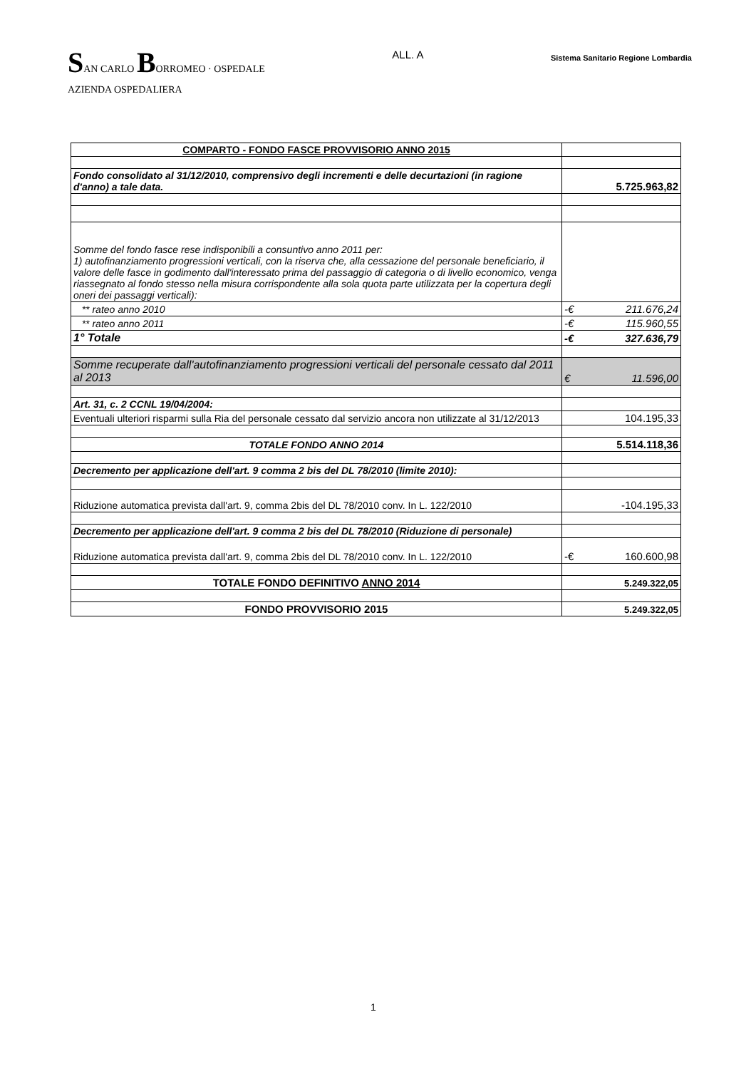SAN CARLO BORROMEO · OSPEDALE
AZIENDA OSPEDALIERA
ALL. A
Sistema Sanitario Regione Lombardia
| COMPARTO - FONDO FASCE PROVVISORIO ANNO 2015 | |
| Fondo consolidato al 31/12/2010, comprensivo degli incrementi e delle decurtazioni (in ragione d'anno) a tale data. | 5.725.963,82 |
| Somme del fondo fasce rese indisponibili a consuntivo anno 2011 per: 1) autofinanziamento progressioni verticali, con la riserva che, alla cessazione del personale beneficiario, il valore delle fasce in godimento dall'interessato prima del passaggio di categoria o di livello economico, venga riassegnato al fondo stesso nella misura corrispondente alla sola quota parte utilizzata per la copertura degli oneri dei passaggi verticali): | |
| ** rateo anno 2010 | -€ 211.676,24 |
| ** rateo anno 2011 | -€ 115.960,55 |
| 1° Totale | -€ 327.636,79 |
| Somme recuperate dall'autofinanziamento progressioni verticali del personale cessato dal 2011 al 2013 | € 11.596,00 |
| Art. 31, c. 2 CCNL 19/04/2004: | |
| Eventuali ulteriori risparmi sulla Ria del personale cessato dal servizio ancora non utilizzate al 31/12/2013 | 104.195,33 |
| TOTALE FONDO ANNO 2014 | 5.514.118,36 |
| Decremento per applicazione dell'art. 9 comma 2 bis del DL 78/2010 (limite 2010): | |
| Riduzione automatica prevista dall'art. 9, comma 2bis del DL 78/2010 conv. In L. 122/2010 | -104.195,33 |
| Decremento per applicazione dell'art. 9 comma 2 bis del DL 78/2010 (Riduzione di personale) | |
| Riduzione automatica prevista dall'art. 9, comma 2bis del DL 78/2010 conv. In L. 122/2010 | -€ 160.600,98 |
| TOTALE FONDO DEFINITIVO ANNO 2014 | 5.249.322,05 |
| FONDO PROVVISORIO 2015 | 5.249.322,05 |
1